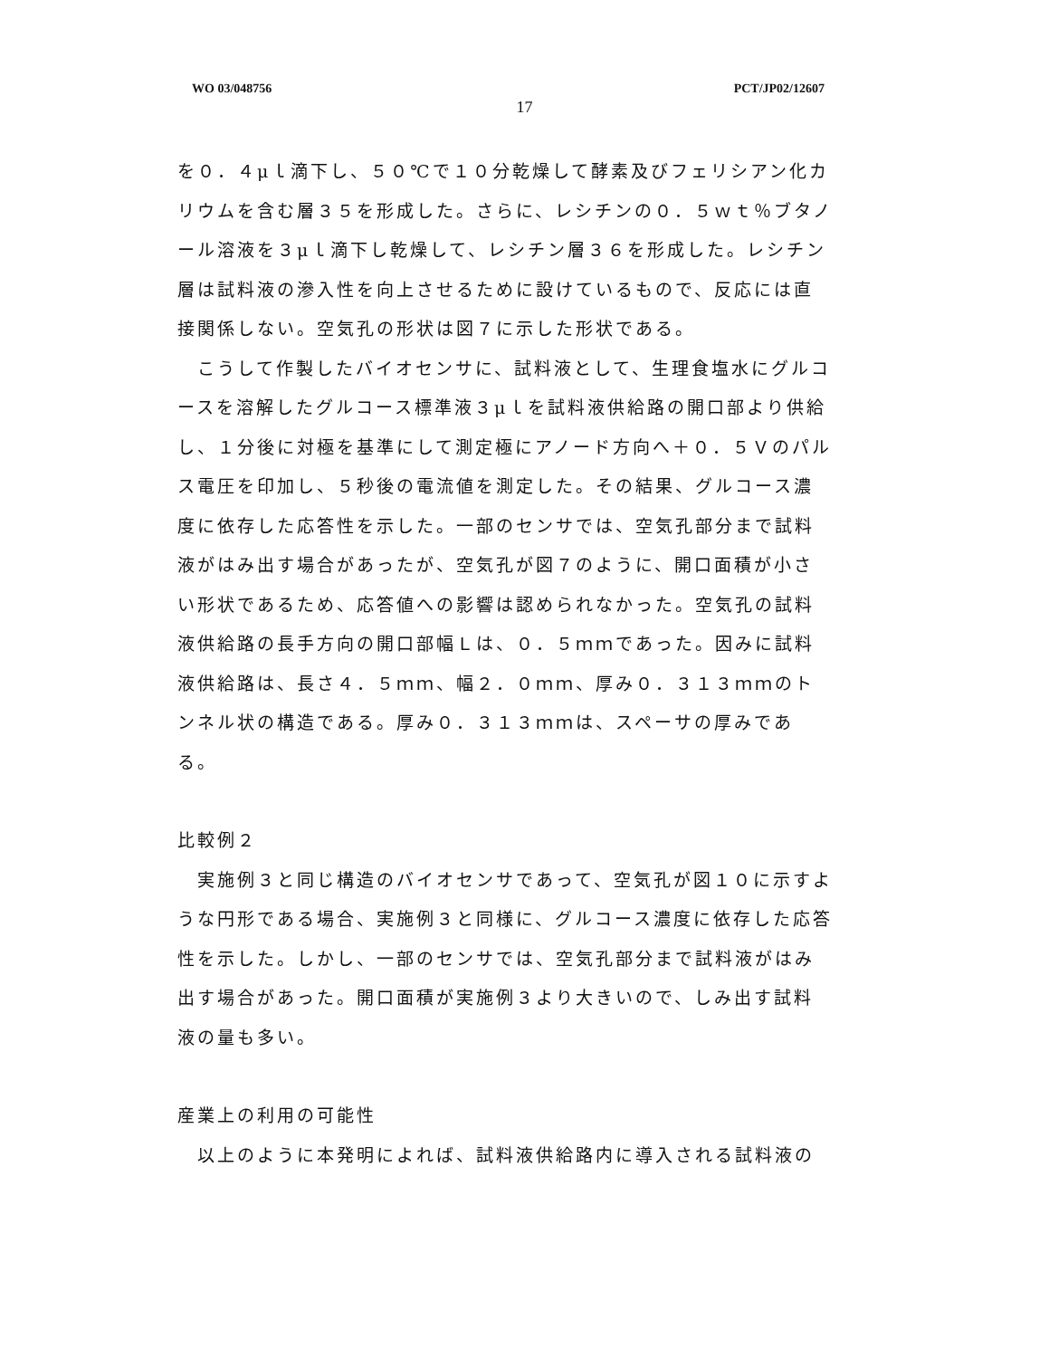WO 03/048756 PCT/JP02/12607
17
を０．４μｌ滴下し、５０℃で１０分乾燥して酵素及びフェリシアン化カリウムを含む層３５を形成した。さらに、レシチンの０．５ｗｔ％ブタノール溶液を３μｌ滴下し乾燥して、レシチン層３６を形成した。レシチン層は試料液の滲入性を向上させるために設けているもので、反応には直接関係しない。空気孔の形状は図７に示した形状である。
　こうして作製したバイオセンサに、試料液として、生理食塩水にグルコースを溶解したグルコース標準液３μｌを試料液供給路の開口部より供給し、１分後に対極を基準にして測定極にアノード方向へ＋０．５Ｖのパルス電圧を印加し、５秒後の電流値を測定した。その結果、グルコース濃度に依存した応答性を示した。一部のセンサでは、空気孔部分まで試料液がはみ出す場合があったが、空気孔が図７のように、開口面積が小さい形状であるため、応答値への影響は認められなかった。空気孔の試料液供給路の長手方向の開口部幅Ｌは、０．５ｍｍであった。因みに試料液供給路は、長さ４．５ｍｍ、幅２．０ｍｍ、厚み０．３１３ｍｍのトンネル状の構造である。厚み０．３１３ｍｍは、スペーサの厚みである。
比較例２
　実施例３と同じ構造のバイオセンサであって、空気孔が図１０に示すような円形である場合、実施例３と同様に、グルコース濃度に依存した応答性を示した。しかし、一部のセンサでは、空気孔部分まで試料液がはみ出す場合があった。開口面積が実施例３より大きいので、しみ出す試料液の量も多い。
産業上の利用の可能性
　以上のように本発明によれば、試料液供給路内に導入される試料液の